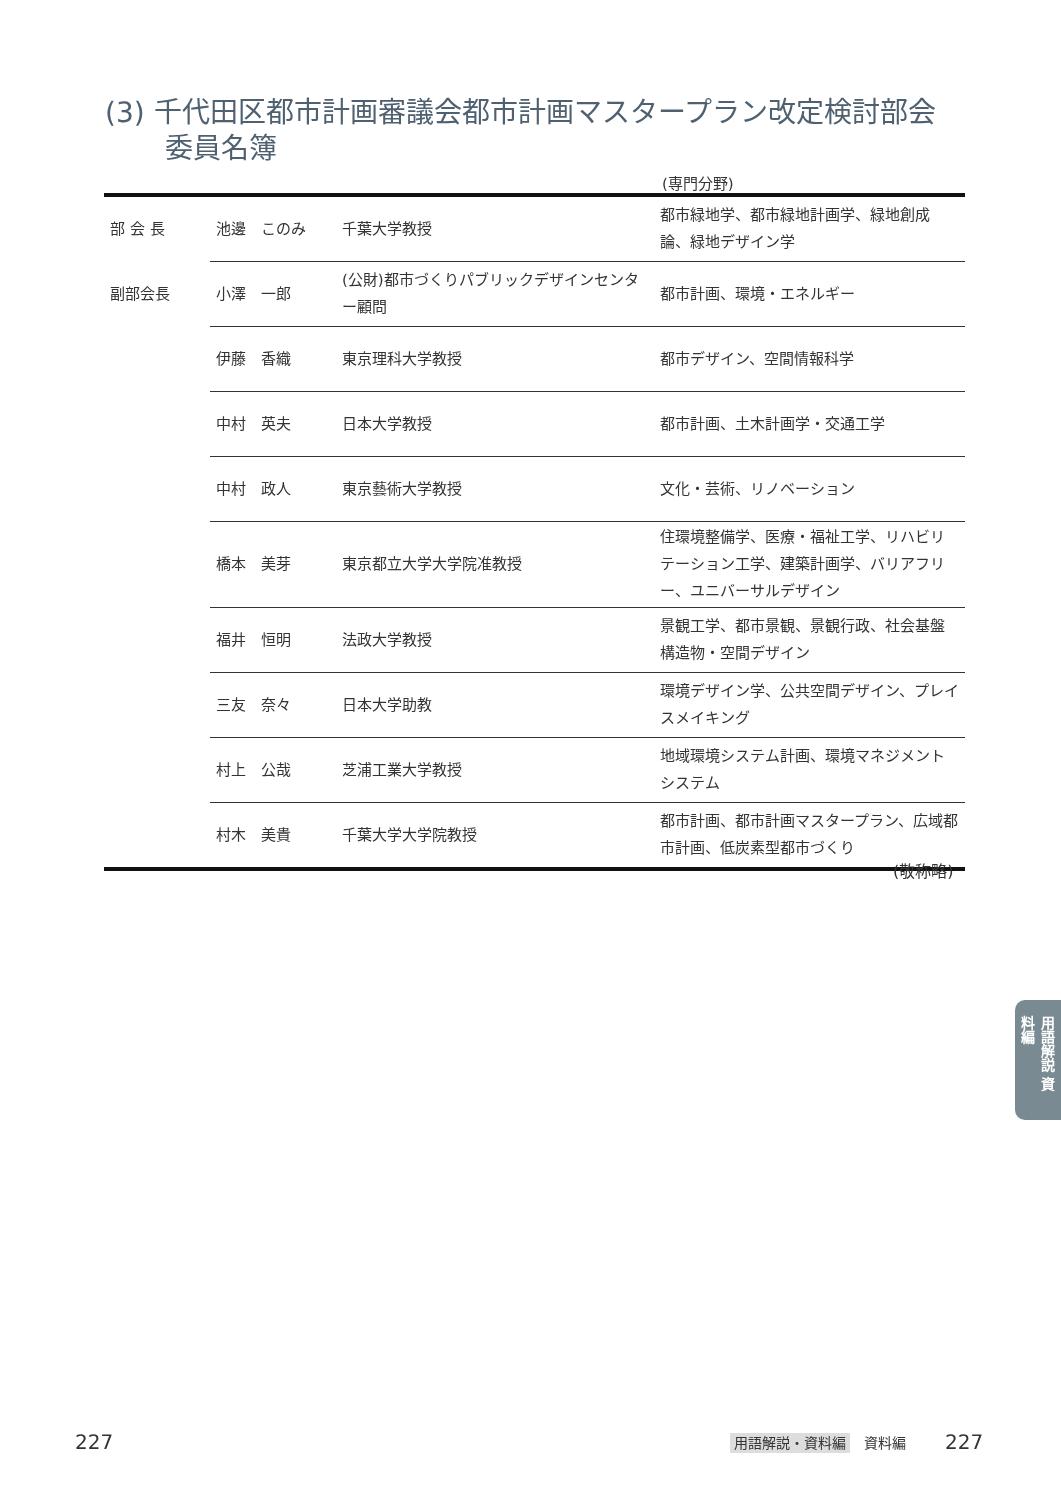(3) 千代田区都市計画審議会都市計画マスタープラン改定検討部会
委員名簿
(専門分野)
| 部 会 長 | 池邊 このみ | 千葉大学教授 | 都市緑地学、都市緑地計画学、緑地創成論、緑地デザイン学 |
| 副部会長 | 小澤 一郎 | (公財)都市づくりパブリックデザインセンター顧問 | 都市計画、環境・エネルギー |
| | 伊藤 香織 | 東京理科大学教授 | 都市デザイン、空間情報科学 |
| | 中村 英夫 | 日本大学教授 | 都市計画、土木計画学・交通工学 |
| | 中村 政人 | 東京藝術大学教授 | 文化・芸術、リノベーション |
| | 橋本 美芽 | 東京都立大学大学院准教授 | 住環境整備学、医療・福祉工学、リハビリテーション工学、建築計画学、バリアフリー、ユニバーサルデザイン |
| | 福井 恒明 | 法政大学教授 | 景観工学、都市景観、景観行政、社会基盤構造物・空間デザイン |
| | 三友 奈々 | 日本大学助教 | 環境デザイン学、公共空間デザイン、プレイスメイキング |
| | 村上 公哉 | 芝浦工業大学教授 | 地域環境システム計画、環境マネジメントシステム |
| | 村木 美貴 | 千葉大学大学院教授 | 都市計画、都市計画マスタープラン、広域都市計画、低炭素型都市づくり |
(敬称略)
用語解説 資料編
227 用語解説・資料編 資料編 227